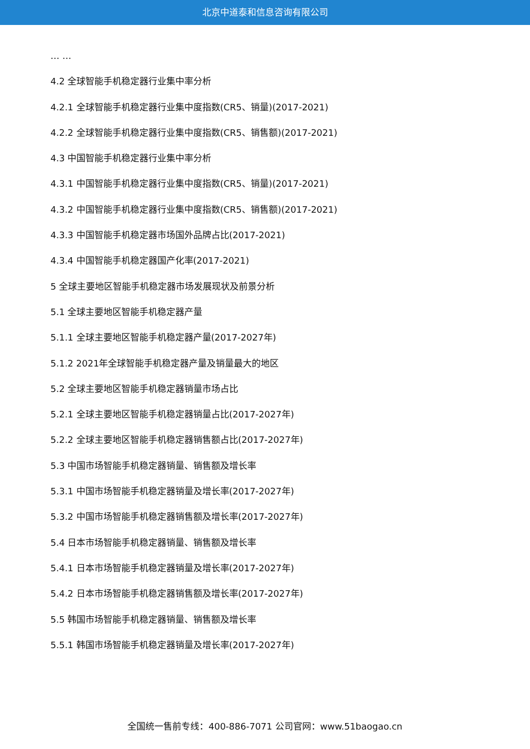北京中道泰和信息咨询有限公司
… …
4.2 全球智能手机稳定器行业集中率分析
4.2.1 全球智能手机稳定器行业集中度指数(CR5、销量)(2017-2021)
4.2.2 全球智能手机稳定器行业集中度指数(CR5、销售额)(2017-2021)
4.3 中国智能手机稳定器行业集中率分析
4.3.1 中国智能手机稳定器行业集中度指数(CR5、销量)(2017-2021)
4.3.2 中国智能手机稳定器行业集中度指数(CR5、销售额)(2017-2021)
4.3.3 中国智能手机稳定器市场国外品牌占比(2017-2021)
4.3.4 中国智能手机稳定器国产化率(2017-2021)
5 全球主要地区智能手机稳定器市场发展现状及前景分析
5.1 全球主要地区智能手机稳定器产量
5.1.1 全球主要地区智能手机稳定器产量(2017-2027年)
5.1.2 2021年全球智能手机稳定器产量及销量最大的地区
5.2 全球主要地区智能手机稳定器销量市场占比
5.2.1 全球主要地区智能手机稳定器销量占比(2017-2027年)
5.2.2 全球主要地区智能手机稳定器销售额占比(2017-2027年)
5.3 中国市场智能手机稳定器销量、销售额及增长率
5.3.1 中国市场智能手机稳定器销量及增长率(2017-2027年)
5.3.2 中国市场智能手机稳定器销售额及增长率(2017-2027年)
5.4 日本市场智能手机稳定器销量、销售额及增长率
5.4.1 日本市场智能手机稳定器销量及增长率(2017-2027年)
5.4.2 日本市场智能手机稳定器销售额及增长率(2017-2027年)
5.5 韩国市场智能手机稳定器销量、销售额及增长率
5.5.1 韩国市场智能手机稳定器销量及增长率(2017-2027年)
全国统一售前专线：400-886-7071 公司官网：www.51baogao.cn